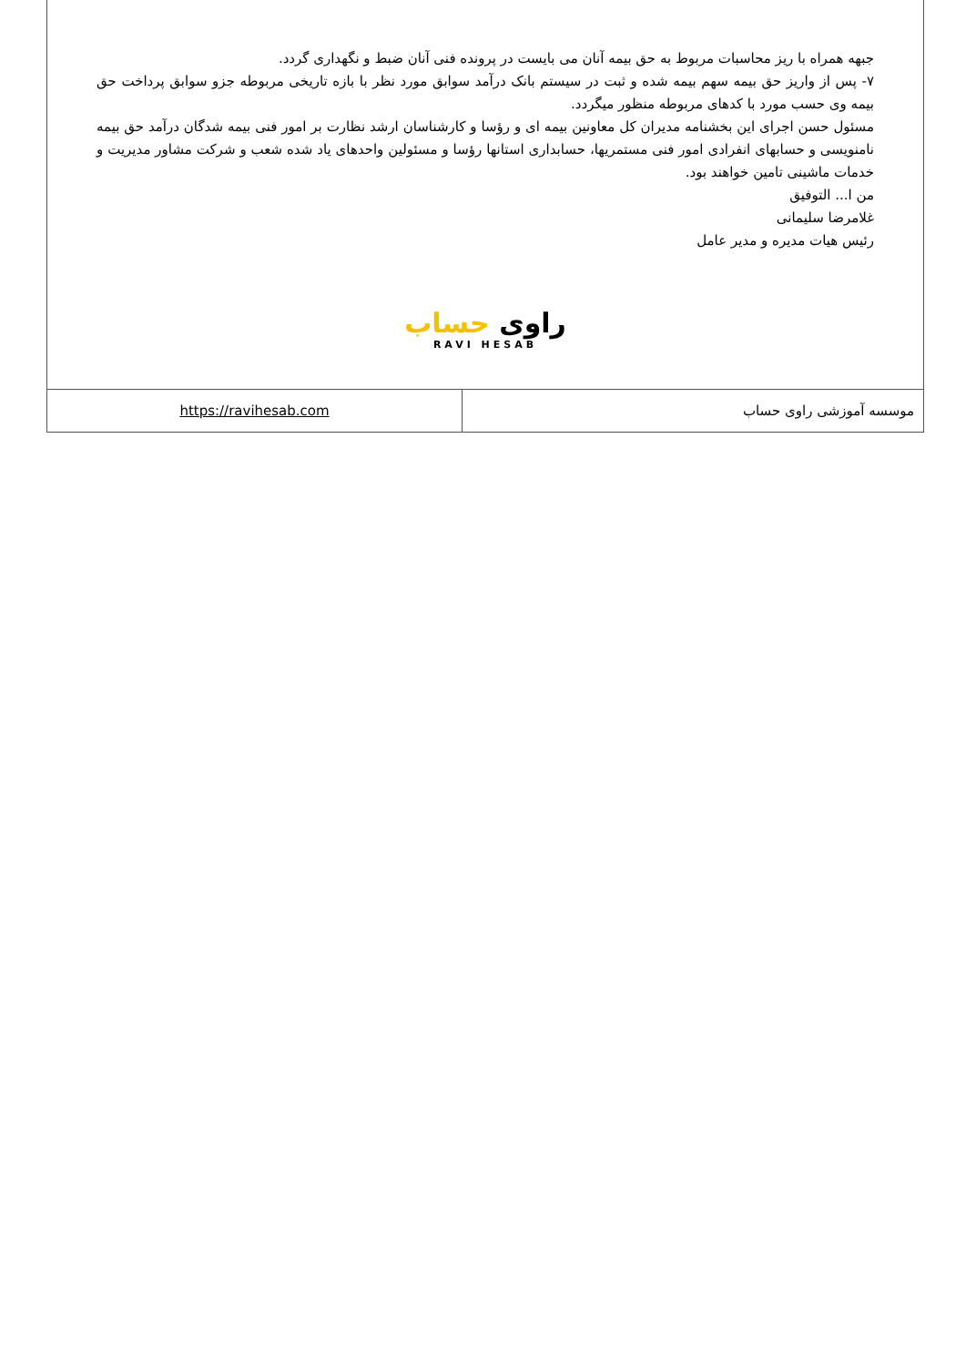جبهه همراه با ریز محاسبات مربوط به حق بیمه آنان می بایست در پرونده فنی آنان ضبط و نگهداری گردد.
۷- پس از واریز حق بیمه سهم بیمه شده و ثبت در سیستم بانک درآمد سوابق مورد نظر با بازه تاریخی مربوطه جزو سوابق پرداخت حق بیمه وی حسب مورد با کدهای مربوطه منظور میگردد.
مسئول حسن اجرای این بخشنامه مدیران کل معاونین بیمه ای و رؤسا و کارشناسان ارشد نظارت بر امور فنی بیمه شدگان درآمد حق بیمه نامنویسی و حسابهای انفرادی امور فنی مستمریها، حسابداری استانها رؤسا و مسئولین واحدهای یاد شده شعب و شرکت مشاور مدیریت و خدمات ماشینی تامین خواهند بود.
من ا... التوفیق
غلامرضا سلیمانی
رئیس هیات مدیره و مدیر عامل
راوی حساب
RAVI HESAB
| https://ravihesab.com | موسسه آموزشی راوی حساب |